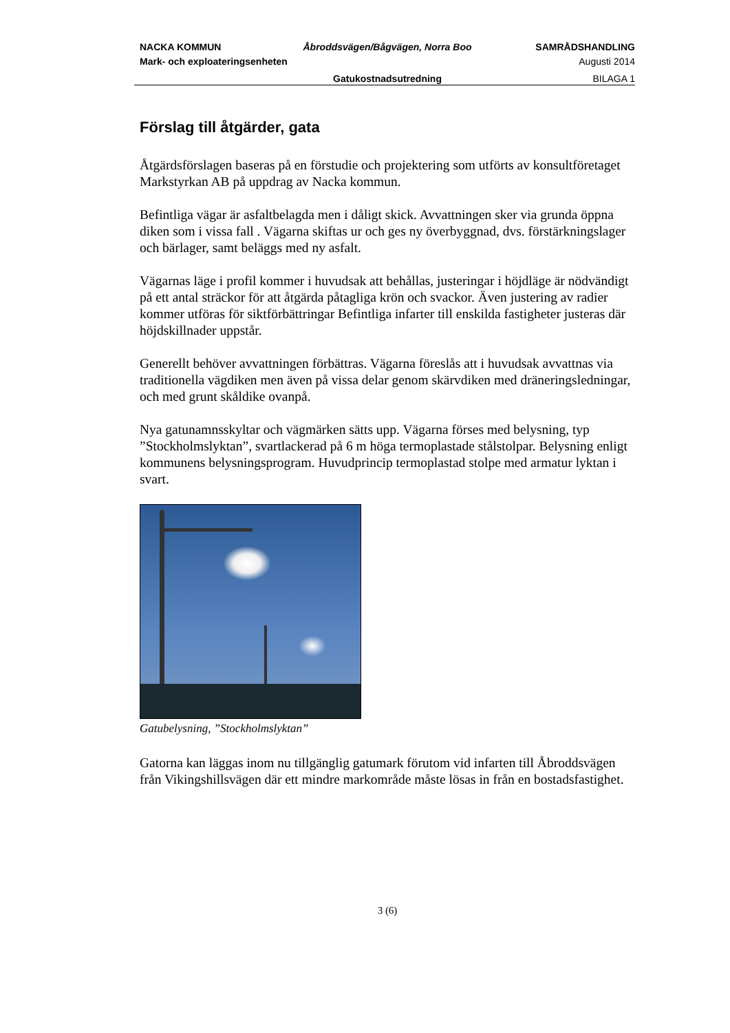NACKA KOMMUN
Åbroddsvägen/Bågvägen, Norra Boo
SAMRÅDSHANDLING
Mark- och exploateringsenheten
Augusti 2014
Gatukostnadsutredning
BILAGA 1
Förslag till åtgärder, gata
Åtgärdsförslagen baseras på en förstudie och projektering som utförts av konsultföretaget Markstyrkan AB på uppdrag av Nacka kommun.
Befintliga vägar är asfaltbelagda men i dåligt skick. Avvattningen sker via grunda öppna diken som i vissa fall . Vägarna skiftas ur och ges ny överbyggnad, dvs. förstärkningslager och bärlager, samt beläggs med ny asfalt.
Vägarnas läge i profil kommer i huvudsak att behållas, justeringar i höjdläge är nödvändigt på ett antal sträckor för att åtgärda påtagliga krön och svackor. Även justering av radier kommer utföras för siktförbättringar Befintliga infarter till enskilda fastigheter justeras där höjdskillnader uppstår.
Generellt behöver avvattningen förbättras. Vägarna föreslås att i huvudsak avvattnas via traditionella vägdiken men även på vissa delar genom skärvdiken med dräneringsledningar, och med grunt skåldike ovanpå.
Nya gatunamnsskyltar och vägmärken sätts upp. Vägarna förses med belysning, typ ”Stockholmslyktan”, svartlackerad på 6 m höga termoplastade stålstolpar. Belysning enligt kommunens belysningsprogram. Huvudprincip termoplastad stolpe med armatur lyktan i svart.
Gatubelysning, ”Stockholmslyktan”
Gatorna kan läggas inom nu tillgänglig gatumark förutom vid infarten till Åbroddsvägen från Vikingshillsvägen där ett mindre markområde måste lösas in från en bostadsfastighet.
3 (6)